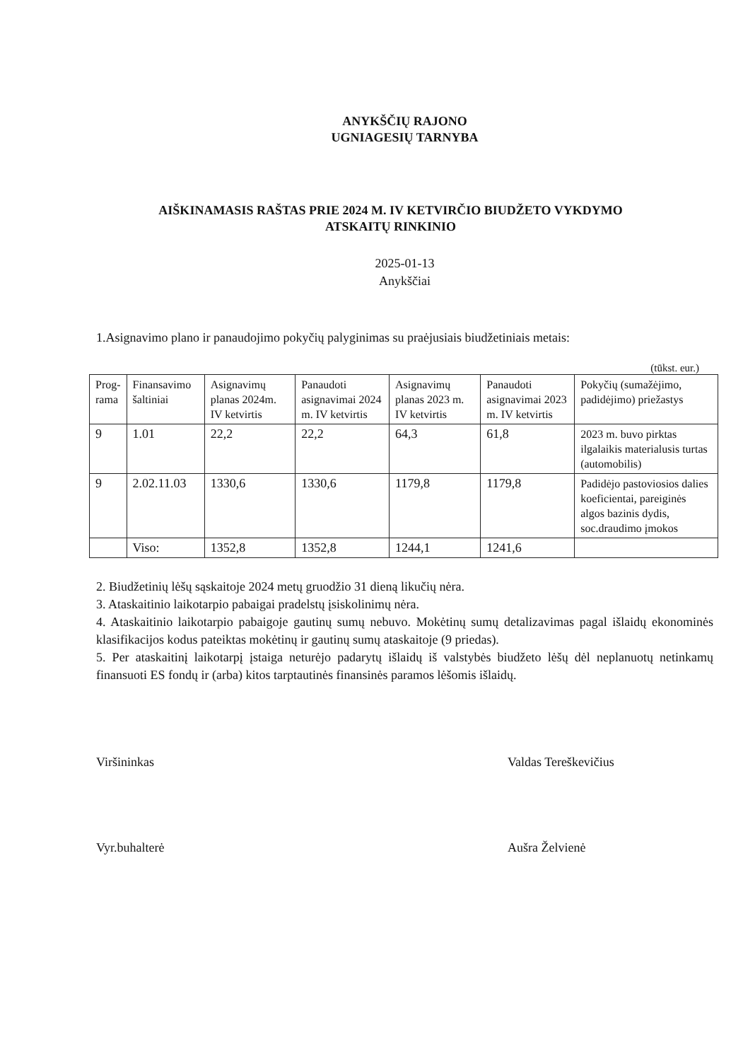ANYKŠČIŲ RAJONO
UGNIAGESIŲ TARNYBA
AIŠKINAMASIS RAŠTAS PRIE 2024 M. IV KETVIRČIO BIUDŽETO VYKDYMO
ATSKAITŲ RINKINIO
2025-01-13
Anykščiai
1.Asignavimo plano ir panaudojimo pokyčių palyginimas su praėjusiais biudžetiniais metais:
(tūkst. eur.)
| Prog- rama | Finansavimo šaltiniai | Asignavimų planas 2024m. IV ketvirtis | Panaudoti asignavimai 2024 m. IV ketvirtis | Asignavimų planas 2023 m. IV ketvirtis | Panaudoti asignavimai 2023 m. IV ketvirtis | Pokyčių (sumažėjimo, padidėjimo) priežastys |
| --- | --- | --- | --- | --- | --- | --- |
| 9 | 1.01 | 22,2 | 22,2 | 64,3 | 61,8 | 2023 m. buvo pirktas ilgalaikis materialusis turtas (automobilis) |
| 9 | 2.02.11.03 | 1330,6 | 1330,6 | 1179,8 | 1179,8 | Padidėjo pastoviosios dalies koeficientai, pareiginės algos bazinis dydis, soc.draudimo įmokos |
| | Viso: | 1352,8 | 1352,8 | 1244,1 | 1241,6 | |
2. Biudžetinių lėšų sąskaitoje 2024 metų gruodžio 31 dieną likučių nėra.
3. Ataskaitinio laikotarpio pabaigai pradelstų įsiskolinimų nėra.
4. Ataskaitinio laikotarpio pabaigoje gautinų sumų nebuvo. Mokėtinų sumų detalizavimas pagal išlaidų ekonominės klasifikacijos kodus pateiktas mokėtinų ir gautinų sumų ataskaitoje (9 priedas).
5. Per ataskaitinį laikotarpį įstaiga neturėjo padarytų išlaidų iš valstybės biudžeto lėšų dėl neplanuotų netinkamų finansuoti ES fondų ir (arba) kitos tarptautinės finansinės paramos lėšomis išlaidų.
Viršininkas Valdas Tereškevičius
Vyr.buhalterė Aušra Želvienė